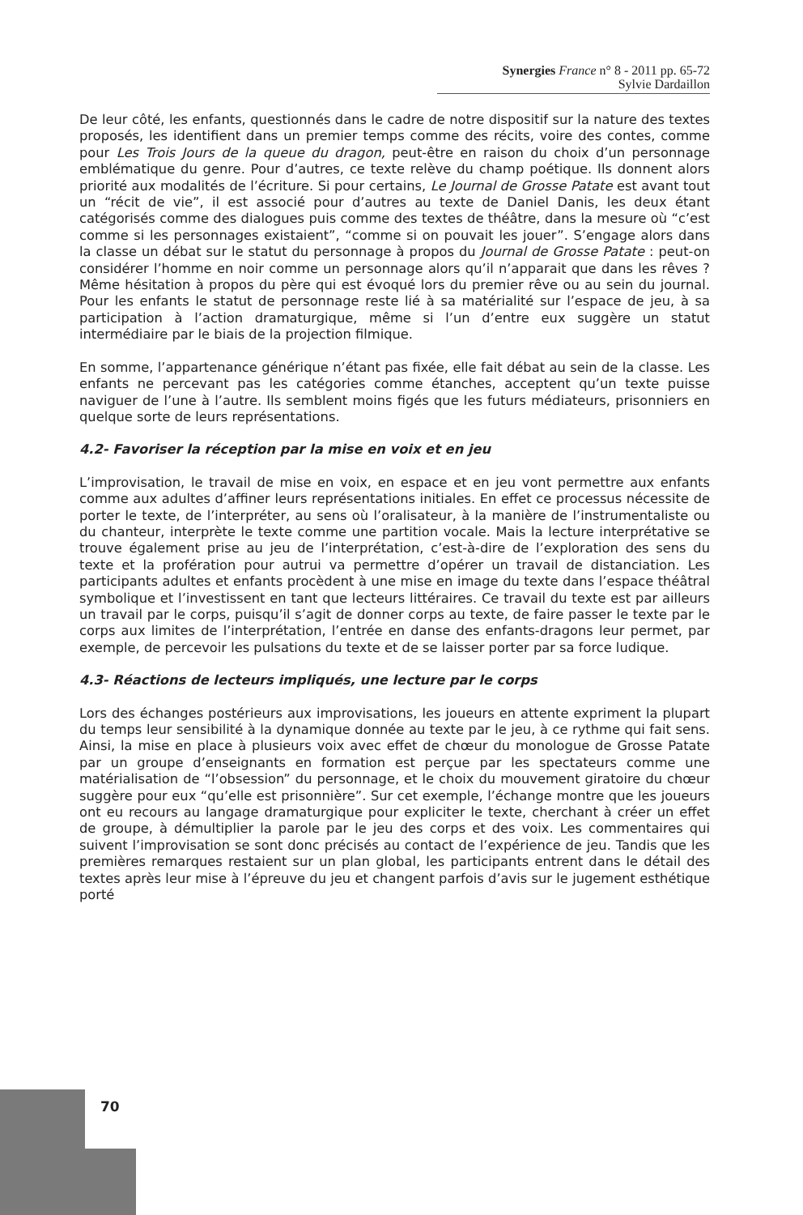Synergies France n° 8 - 2011 pp. 65-72
Sylvie Dardaillon
De leur côté, les enfants, questionnés dans le cadre de notre dispositif sur la nature des textes proposés, les identifient dans un premier temps comme des récits, voire des contes, comme pour Les Trois Jours de la queue du dragon, peut-être en raison du choix d’un personnage emblématique du genre. Pour d’autres, ce texte relève du champ poétique. Ils donnent alors priorité aux modalités de l’écriture. Si pour certains, Le Journal de Grosse Patate est avant tout un “récit de vie”, il est associé pour d’autres au texte de Daniel Danis, les deux étant catégorisés comme des dialogues puis comme des textes de théâtre, dans la mesure où “c’est comme si les personnages existaient”, “comme si on pouvait les jouer”. S’engage alors dans la classe un débat sur le statut du personnage à propos du Journal de Grosse Patate : peut-on considérer l’homme en noir comme un personnage alors qu’il n’apparait que dans les rêves ? Même hésitation à propos du père qui est évoqué lors du premier rêve ou au sein du journal. Pour les enfants le statut de personnage reste lié à sa matérialité sur l’espace de jeu, à sa participation à l’action dramaturgique, même si l’un d’entre eux suggère un statut intermédiaire par le biais de la projection filmique.
En somme, l’appartenance générique n’étant pas fixée, elle fait débat au sein de la classe. Les enfants ne percevant pas les catégories comme étanches, acceptent qu’un texte puisse naviguer de l’une à l’autre. Ils semblent moins figés que les futurs médiateurs, prisonniers en quelque sorte de leurs représentations.
4.2- Favoriser la réception par la mise en voix et en jeu
L’improvisation, le travail de mise en voix, en espace et en jeu vont permettre aux enfants comme aux adultes d’affiner leurs représentations initiales. En effet ce processus nécessite de porter le texte, de l’interpréter, au sens où l’oralisateur, à la manière de l’instrumentaliste ou du chanteur, interprète le texte comme une partition vocale. Mais la lecture interprétative se trouve également prise au jeu de l’interprétation, c’est-à-dire de l’exploration des sens du texte et la profération pour autrui va permettre d’opérer un travail de distanciation. Les participants adultes et enfants procèdent à une mise en image du texte dans l’espace théâtral symbolique et l’investissent en tant que lecteurs littéraires. Ce travail du texte est par ailleurs un travail par le corps, puisqu’il s’agit de donner corps au texte, de faire passer le texte par le corps aux limites de l’interprétation, l’entrée en danse des enfants-dragons leur permet, par exemple, de percevoir les pulsations du texte et de se laisser porter par sa force ludique.
4.3- Réactions de lecteurs impliqués, une lecture par le corps
Lors des échanges postérieurs aux improvisations, les joueurs en attente expriment la plupart du temps leur sensibilité à la dynamique donnée au texte par le jeu, à ce rythme qui fait sens. Ainsi, la mise en place à plusieurs voix avec effet de chœur du monologue de Grosse Patate par un groupe d’enseignants en formation est perçue par les spectateurs comme une matérialisation de “l’obsession” du personnage, et le choix du mouvement giratoire du chœur suggère pour eux “qu’elle est prisonnière”. Sur cet exemple, l’échange montre que les joueurs ont eu recours au langage dramaturgique pour expliciter le texte, cherchant à créer un effet de groupe, à démultiplier la parole par le jeu des corps et des voix. Les commentaires qui suivent l’improvisation se sont donc précisés au contact de l’expérience de jeu. Tandis que les premières remarques restaient sur un plan global, les participants entrent dans le détail des textes après leur mise à l’épreuve du jeu et changent parfois d’avis sur le jugement esthétique porté
70